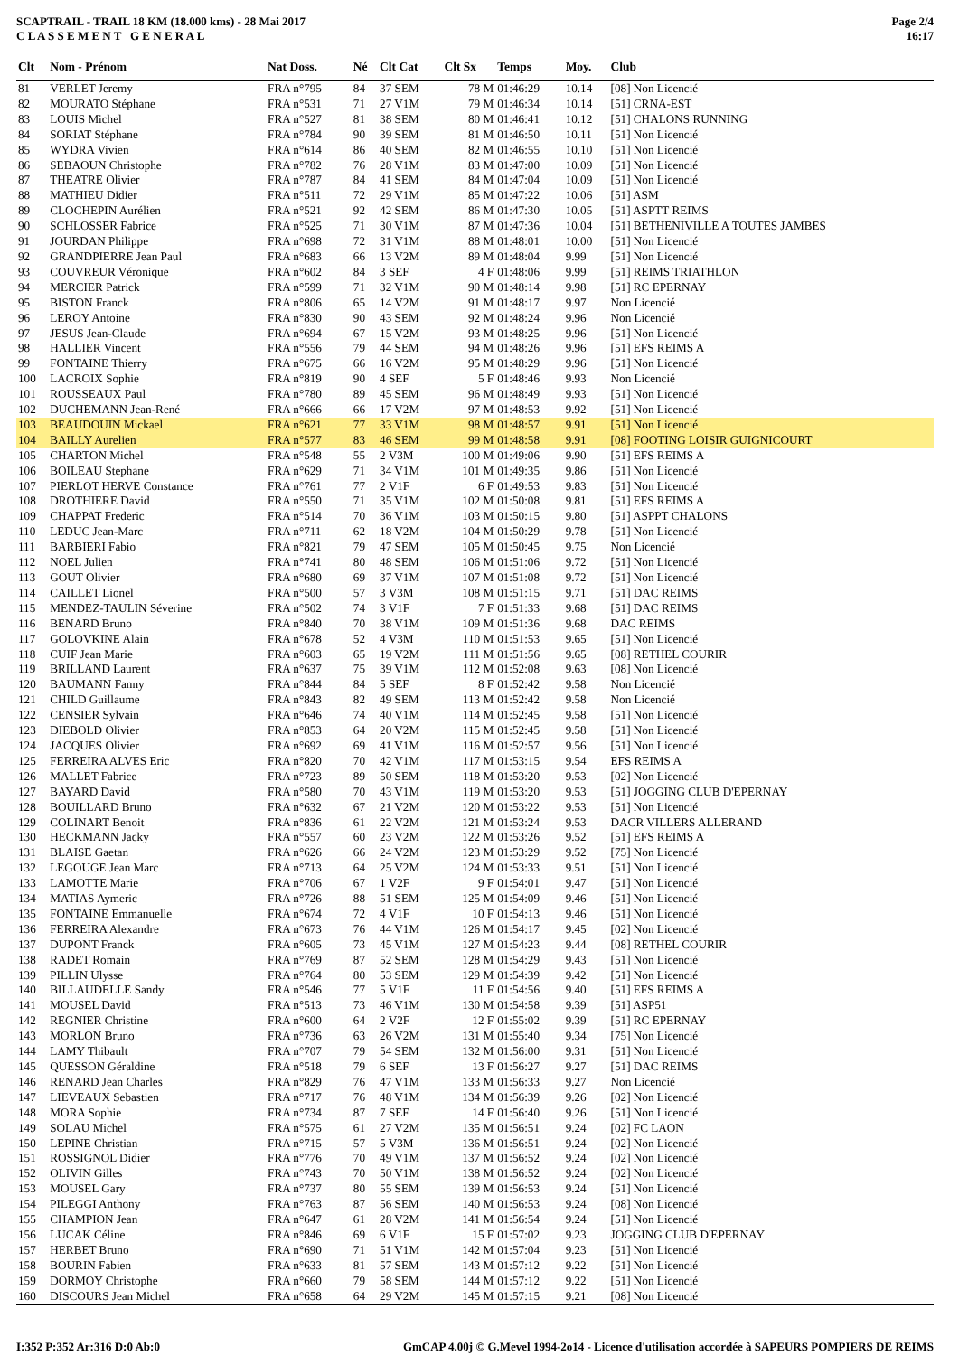SCAPTRAIL - TRAIL 18 KM (18.000 kms) - 28 Mai 2017
C L A S S E M E N T G E N E R A L
Page 2/4
16:17
| Clt | Nom - Prénom | Nat Doss. | Né | Clt Cat | Clt Sx | Temps | Moy. | Club |
| --- | --- | --- | --- | --- | --- | --- | --- | --- |
| 81 | VERLET Jeremy | FRA n°795 | 84 | 37 SEM | 78 M | 01:46:29 | 10.14 | [08] Non Licencié |
| 82 | MOURATO Stéphane | FRA n°531 | 71 | 27 V1M | 79 M | 01:46:34 | 10.14 | [51] CRNA-EST |
| 83 | LOUIS Michel | FRA n°527 | 81 | 38 SEM | 80 M | 01:46:41 | 10.12 | [51] CHALONS RUNNING |
| 84 | SORIAT Stéphane | FRA n°784 | 90 | 39 SEM | 81 M | 01:46:50 | 10.11 | [51] Non Licencié |
| 85 | WYDRA Vivien | FRA n°614 | 86 | 40 SEM | 82 M | 01:46:55 | 10.10 | [51] Non Licencié |
| 86 | SEBAOUN Christophe | FRA n°782 | 76 | 28 V1M | 83 M | 01:47:00 | 10.09 | [51] Non Licencié |
| 87 | THEATRE Olivier | FRA n°787 | 84 | 41 SEM | 84 M | 01:47:04 | 10.09 | [51] Non Licencié |
| 88 | MATHIEU Didier | FRA n°511 | 72 | 29 V1M | 85 M | 01:47:22 | 10.06 | [51] ASM |
| 89 | CLOCHEPIN Aurélien | FRA n°521 | 92 | 42 SEM | 86 M | 01:47:30 | 10.05 | [51] ASPTT REIMS |
| 90 | SCHLOSSER Fabrice | FRA n°525 | 71 | 30 V1M | 87 M | 01:47:36 | 10.04 | [51] BETHENIVILLE A TOUTES JAMBES |
| 91 | JOURDAN Philippe | FRA n°698 | 72 | 31 V1M | 88 M | 01:48:01 | 10.00 | [51] Non Licencié |
| 92 | GRANDPIERRE Jean Paul | FRA n°683 | 66 | 13 V2M | 89 M | 01:48:04 | 9.99 | [51] Non Licencié |
| 93 | COUVREUR Véronique | FRA n°602 | 84 | 3 SEF | 4 F | 01:48:06 | 9.99 | [51] REIMS TRIATHLON |
| 94 | MERCIER Patrick | FRA n°599 | 71 | 32 V1M | 90 M | 01:48:14 | 9.98 | [51] RC EPERNAY |
| 95 | BISTON Franck | FRA n°806 | 65 | 14 V2M | 91 M | 01:48:17 | 9.97 | Non Licencié |
| 96 | LEROY Antoine | FRA n°830 | 90 | 43 SEM | 92 M | 01:48:24 | 9.96 | Non Licencié |
| 97 | JESUS Jean-Claude | FRA n°694 | 67 | 15 V2M | 93 M | 01:48:25 | 9.96 | [51] Non Licencié |
| 98 | HALLIER Vincent | FRA n°556 | 79 | 44 SEM | 94 M | 01:48:26 | 9.96 | [51] EFS REIMS A |
| 99 | FONTAINE Thierry | FRA n°675 | 66 | 16 V2M | 95 M | 01:48:29 | 9.96 | [51] Non Licencié |
| 100 | LACROIX Sophie | FRA n°819 | 90 | 4 SEF | 5 F | 01:48:46 | 9.93 | Non Licencié |
| 101 | ROUSSEAUX Paul | FRA n°780 | 89 | 45 SEM | 96 M | 01:48:49 | 9.93 | [51] Non Licencié |
| 102 | DUCHEMANN Jean-René | FRA n°666 | 66 | 17 V2M | 97 M | 01:48:53 | 9.92 | [51] Non Licencié |
| 103 | BEAUDOUIN Mickael | FRA n°621 | 77 | 33 V1M | 98 M | 01:48:57 | 9.91 | [51] Non Licencié |
| 104 | BAILLY Aurelien | FRA n°577 | 83 | 46 SEM | 99 M | 01:48:58 | 9.91 | [08] FOOTING LOISIR GUIGNICOURT |
| 105 | CHARTON Michel | FRA n°548 | 55 | 2 V3M | 100 M | 01:49:06 | 9.90 | [51] EFS REIMS A |
| 106 | BOILEAU Stephane | FRA n°629 | 71 | 34 V1M | 101 M | 01:49:35 | 9.86 | [51] Non Licencié |
| 107 | PIERLOT HERVE Constance | FRA n°761 | 77 | 2 V1F | 6 F | 01:49:53 | 9.83 | [51] Non Licencié |
| 108 | DROTHIERE David | FRA n°550 | 71 | 35 V1M | 102 M | 01:50:08 | 9.81 | [51] EFS REIMS A |
| 109 | CHAPPAT Frederic | FRA n°514 | 70 | 36 V1M | 103 M | 01:50:15 | 9.80 | [51] ASPPT CHALONS |
| 110 | LEDUC Jean-Marc | FRA n°711 | 62 | 18 V2M | 104 M | 01:50:29 | 9.78 | [51] Non Licencié |
| 111 | BARBIERI Fabio | FRA n°821 | 79 | 47 SEM | 105 M | 01:50:45 | 9.75 | Non Licencié |
| 112 | NOEL Julien | FRA n°741 | 80 | 48 SEM | 106 M | 01:51:06 | 9.72 | [51] Non Licencié |
| 113 | GOUT Olivier | FRA n°680 | 69 | 37 V1M | 107 M | 01:51:08 | 9.72 | [51] Non Licencié |
| 114 | CAILLET Lionel | FRA n°500 | 57 | 3 V3M | 108 M | 01:51:15 | 9.71 | [51] DAC REIMS |
| 115 | MENDEZ-TAULIN Séverine | FRA n°502 | 74 | 3 V1F | 7 F | 01:51:33 | 9.68 | [51] DAC REIMS |
| 116 | BENARD Bruno | FRA n°840 | 70 | 38 V1M | 109 M | 01:51:36 | 9.68 | DAC REIMS |
| 117 | GOLOVKINE Alain | FRA n°678 | 52 | 4 V3M | 110 M | 01:51:53 | 9.65 | [51] Non Licencié |
| 118 | CUIF Jean Marie | FRA n°603 | 65 | 19 V2M | 111 M | 01:51:56 | 9.65 | [08] RETHEL COURIR |
| 119 | BRILLAND Laurent | FRA n°637 | 75 | 39 V1M | 112 M | 01:52:08 | 9.63 | [08] Non Licencié |
| 120 | BAUMANN Fanny | FRA n°844 | 84 | 5 SEF | 8 F | 01:52:42 | 9.58 | Non Licencié |
| 121 | CHILD Guillaume | FRA n°843 | 82 | 49 SEM | 113 M | 01:52:42 | 9.58 | Non Licencié |
| 122 | CENSIER Sylvain | FRA n°646 | 74 | 40 V1M | 114 M | 01:52:45 | 9.58 | [51] Non Licencié |
| 123 | DIEBOLD Olivier | FRA n°853 | 64 | 20 V2M | 115 M | 01:52:45 | 9.58 | [51] Non Licencié |
| 124 | JACQUES Olivier | FRA n°692 | 69 | 41 V1M | 116 M | 01:52:57 | 9.56 | [51] Non Licencié |
| 125 | FERREIRA ALVES Eric | FRA n°820 | 70 | 42 V1M | 117 M | 01:53:15 | 9.54 | EFS REIMS A |
| 126 | MALLET Fabrice | FRA n°723 | 89 | 50 SEM | 118 M | 01:53:20 | 9.53 | [02] Non Licencié |
| 127 | BAYARD David | FRA n°580 | 70 | 43 V1M | 119 M | 01:53:20 | 9.53 | [51] JOGGING CLUB D'EPERNAY |
| 128 | BOUILLARD Bruno | FRA n°632 | 67 | 21 V2M | 120 M | 01:53:22 | 9.53 | [51] Non Licencié |
| 129 | COLINART Benoit | FRA n°836 | 61 | 22 V2M | 121 M | 01:53:24 | 9.53 | DACR VILLERS ALLERAND |
| 130 | HECKMANN Jacky | FRA n°557 | 60 | 23 V2M | 122 M | 01:53:26 | 9.52 | [51] EFS REIMS A |
| 131 | BLAISE Gaetan | FRA n°626 | 66 | 24 V2M | 123 M | 01:53:29 | 9.52 | [75] Non Licencié |
| 132 | LEGOUGE Jean Marc | FRA n°713 | 64 | 25 V2M | 124 M | 01:53:33 | 9.51 | [51] Non Licencié |
| 133 | LAMOTTE Marie | FRA n°706 | 67 | 1 V2F | 9 F | 01:54:01 | 9.47 | [51] Non Licencié |
| 134 | MATIAS Aymeric | FRA n°726 | 88 | 51 SEM | 125 M | 01:54:09 | 9.46 | [51] Non Licencié |
| 135 | FONTAINE Emmanuelle | FRA n°674 | 72 | 4 V1F | 10 F | 01:54:13 | 9.46 | [51] Non Licencié |
| 136 | FERREIRA Alexandre | FRA n°673 | 76 | 44 V1M | 126 M | 01:54:17 | 9.45 | [02] Non Licencié |
| 137 | DUPONT Franck | FRA n°605 | 73 | 45 V1M | 127 M | 01:54:23 | 9.44 | [08] RETHEL COURIR |
| 138 | RADET Romain | FRA n°769 | 87 | 52 SEM | 128 M | 01:54:29 | 9.43 | [51] Non Licencié |
| 139 | PILLIN Ulysse | FRA n°764 | 80 | 53 SEM | 129 M | 01:54:39 | 9.42 | [51] Non Licencié |
| 140 | BILLAUDELLE Sandy | FRA n°546 | 77 | 5 V1F | 11 F | 01:54:56 | 9.40 | [51] EFS REIMS A |
| 141 | MOUSEL David | FRA n°513 | 73 | 46 V1M | 130 M | 01:54:58 | 9.39 | [51] ASP51 |
| 142 | REGNIER Christine | FRA n°600 | 64 | 2 V2F | 12 F | 01:55:02 | 9.39 | [51] RC EPERNAY |
| 143 | MORLON Bruno | FRA n°736 | 63 | 26 V2M | 131 M | 01:55:40 | 9.34 | [75] Non Licencié |
| 144 | LAMY Thibault | FRA n°707 | 79 | 54 SEM | 132 M | 01:56:00 | 9.31 | [51] Non Licencié |
| 145 | QUESSON Géraldine | FRA n°518 | 79 | 6 SEF | 13 F | 01:56:27 | 9.27 | [51] DAC REIMS |
| 146 | RENARD Jean Charles | FRA n°829 | 76 | 47 V1M | 133 M | 01:56:33 | 9.27 | Non Licencié |
| 147 | LIEVEAUX Sebastien | FRA n°717 | 76 | 48 V1M | 134 M | 01:56:39 | 9.26 | [02] Non Licencié |
| 148 | MORA Sophie | FRA n°734 | 87 | 7 SEF | 14 F | 01:56:40 | 9.26 | [51] Non Licencié |
| 149 | SOLAU Michel | FRA n°575 | 61 | 27 V2M | 135 M | 01:56:51 | 9.24 | [02] FC LAON |
| 150 | LEPINE Christian | FRA n°715 | 57 | 5 V3M | 136 M | 01:56:51 | 9.24 | [02] Non Licencié |
| 151 | ROSSIGNOL Didier | FRA n°776 | 70 | 49 V1M | 137 M | 01:56:52 | 9.24 | [02] Non Licencié |
| 152 | OLIVIN Gilles | FRA n°743 | 70 | 50 V1M | 138 M | 01:56:52 | 9.24 | [02] Non Licencié |
| 153 | MOUSEL Gary | FRA n°737 | 80 | 55 SEM | 139 M | 01:56:53 | 9.24 | [51] Non Licencié |
| 154 | PILEGGI Anthony | FRA n°763 | 87 | 56 SEM | 140 M | 01:56:53 | 9.24 | [08] Non Licencié |
| 155 | CHAMPION Jean | FRA n°647 | 61 | 28 V2M | 141 M | 01:56:54 | 9.24 | [51] Non Licencié |
| 156 | LUCAK Céline | FRA n°846 | 69 | 6 V1F | 15 F | 01:57:02 | 9.23 | JOGGING CLUB D'EPERNAY |
| 157 | HERBET Bruno | FRA n°690 | 71 | 51 V1M | 142 M | 01:57:04 | 9.23 | [51] Non Licencié |
| 158 | BOURIN Fabien | FRA n°633 | 81 | 57 SEM | 143 M | 01:57:12 | 9.22 | [51] Non Licencié |
| 159 | DORMOY Christophe | FRA n°660 | 79 | 58 SEM | 144 M | 01:57:12 | 9.22 | [51] Non Licencié |
| 160 | DISCOURS Jean Michel | FRA n°658 | 64 | 29 V2M | 145 M | 01:57:15 | 9.21 | [08] Non Licencié |
I:352 P:352 Ar:316 D:0 Ab:0 GmCAP 4.00j © G.Mevel 1994-2o14 - Licence d'utilisation accordée à SAPEURS POMPIERS DE REIMS